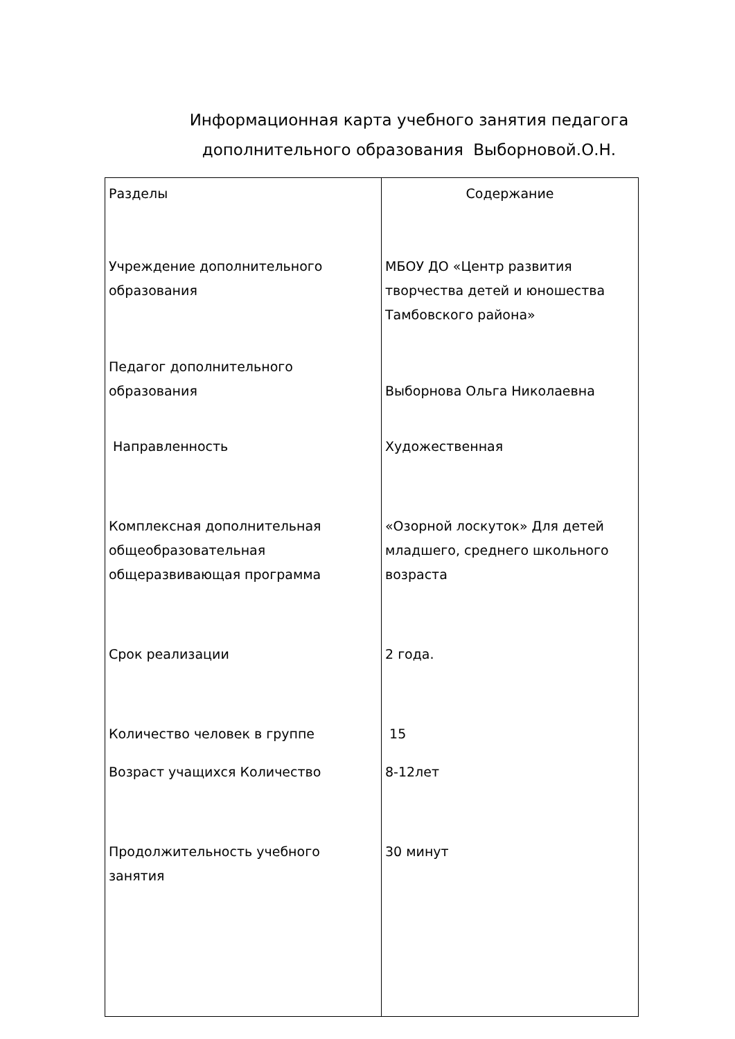Информационная карта учебного занятия педагога
дополнительного образования Выборновой.О.Н.
| Разделы | Содержание |
| Учреждение дополнительного образования | МБОУ ДО «Центр развития творчества детей и юношества Тамбовского района» |
| Педагог дополнительного образования | Выборнова Ольга Николаевна |
| Направленность | Художественная |
| Комплексная дополнительная общеобразовательная общеразвивающая программа | «Озорной лоскуток» Для детей младшего, среднего школьного возраста |
| Срок реализации | 2 года. |
| Количество человек в группе | 15 |
| Возраст учащихся Количество | 8-12лет |
| Продолжительность учебного занятия | 30 минут |